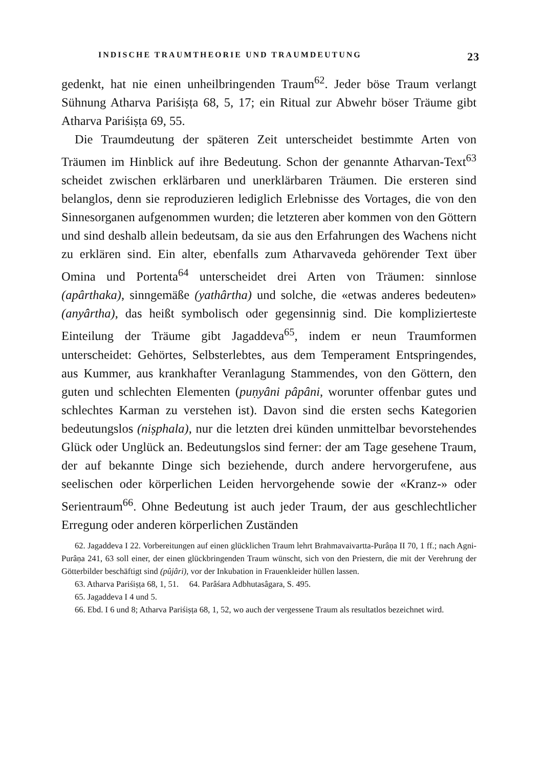INDISCHE TRAUMTHEORIE UND TRAUMDEUTUNG 23
gedenkt, hat nie einen unheilbringenden Traum<sup>62</sup>. Jeder böse Traum verlangt Sühnung Atharva Pariśiṣṭa 68, 5, 17; ein Ritual zur Abwehr böser Träume gibt Atharva Pariśiṣṭa 69, 55.
Die Traumdeutung der späteren Zeit unterscheidet bestimmte Arten von Träumen im Hinblick auf ihre Bedeutung. Schon der genannte Atharvan-Text<sup>63</sup> scheidet zwischen erklärbaren und unerklärbaren Träumen. Die ersteren sind belanglos, denn sie reproduzieren lediglich Erlebnisse des Vortages, die von den Sinnesorganen aufgenommen wurden; die letzteren aber kommen von den Göttern und sind deshalb allein bedeutsam, da sie aus den Erfahrungen des Wachens nicht zu erklären sind. Ein alter, ebenfalls zum Atharvaveda gehörender Text über Omina und Portenta<sup>64</sup> unterscheidet drei Arten von Träumen: sinnlose (apârthaka), sinngemäße (yathârtha) und solche, die «etwas anderes bedeuten» (anyârtha), das heißt symbolisch oder gegensinnig sind. Die komplizierteste Einteilung der Träume gibt Jagaddeva<sup>65</sup>, indem er neun Traumformen unterscheidet: Gehörtes, Selbsterlebtes, aus dem Temperament Entspringendes, aus Kummer, aus krankhafter Veranlagung Stammendes, von den Göttern, den guten und schlechten Elementen (puṇyâni pâpâni, worunter offenbar gutes und schlechtes Karman zu verstehen ist). Davon sind die ersten sechs Kategorien bedeutungslos (niṣphala), nur die letzten drei künden unmittelbar bevorstehendes Glück oder Unglück an. Bedeutungslos sind ferner: der am Tage gesehene Traum, der auf bekannte Dinge sich beziehende, durch andere hervorgerufene, aus seelischen oder körperlichen Leiden hervorgehende sowie der «Kranz-» oder Serientraum<sup>66</sup>. Ohne Bedeutung ist auch jeder Traum, der aus geschlechtlicher Erregung oder anderen körperlichen Zuständen
62. Jagaddeva I 22. Vorbereitungen auf einen glücklichen Traum lehrt Brahmavaivartta-Purâṇa II 70, 1 ff.; nach Agni-Purâṇa 241, 63 soll einer, der einen glückbringenden Traum wünscht, sich von den Priestern, die mit der Verehrung der Götterbilder beschäftigt sind (pûjâri), vor der Inkubation in Frauenkleider hüllen lassen.
63. Atharva Pariśiṣṭa 68, 1, 51. 64. Parâśara Adbhutasâgara, S. 495.
65. Jagaddeva I 4 und 5.
66. Ebd. I 6 und 8; Atharva Pariśiṣṭa 68, 1, 52, wo auch der vergessene Traum als resultatlos bezeichnet wird.